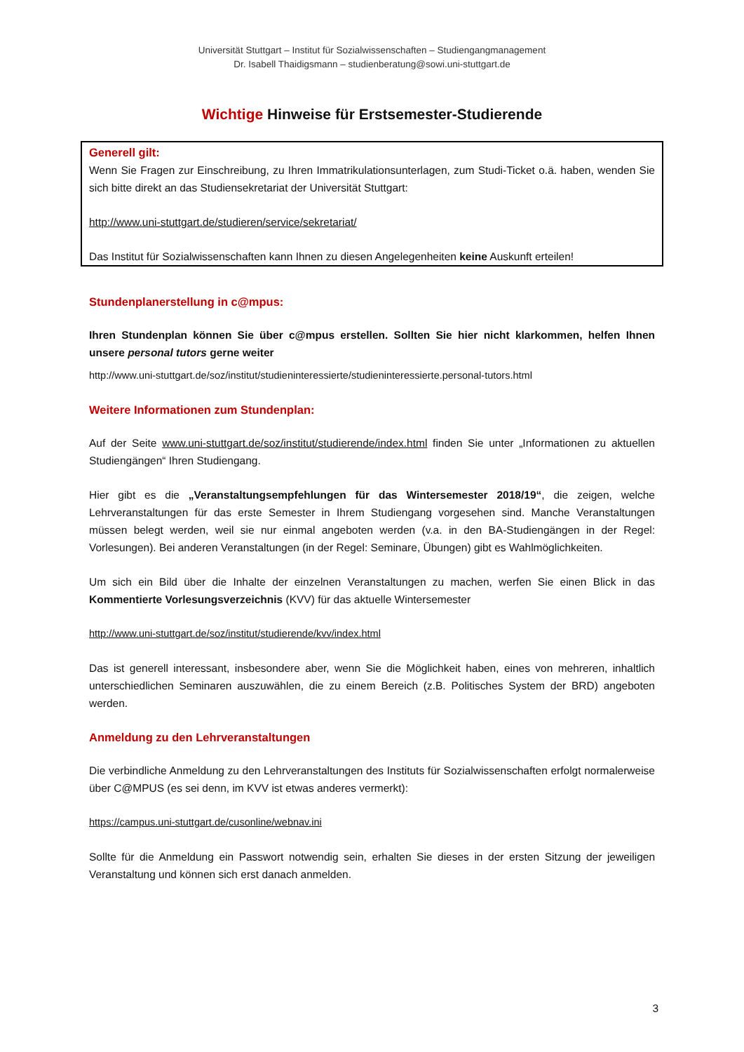Universität Stuttgart – Institut für Sozialwissenschaften – Studiengangmanagement
Dr. Isabell Thaidigsmann – studienberatung@sowi.uni-stuttgart.de
Wichtige Hinweise für Erstsemester-Studierende
Generell gilt:
Wenn Sie Fragen zur Einschreibung, zu Ihren Immatrikulationsunterlagen, zum Studi-Ticket o.ä. haben, wenden Sie sich bitte direkt an das Studiensekretariat der Universität Stuttgart:
http://www.uni-stuttgart.de/studieren/service/sekretariat/
Das Institut für Sozialwissenschaften kann Ihnen zu diesen Angelegenheiten keine Auskunft erteilen!
Stundenplanerstellung in c@mpus:
Ihren Stundenplan können Sie über c@mpus erstellen. Sollten Sie hier nicht klarkommen, helfen Ihnen unsere personal tutors gerne weiter
http://www.uni-stuttgart.de/soz/institut/studieninteressierte/studieninteressierte.personal-tutors.html
Weitere Informationen zum Stundenplan:
Auf der Seite www.uni-stuttgart.de/soz/institut/studierende/index.html finden Sie unter „Informationen zu aktuellen Studiengängen“ Ihren Studiengang.
Hier gibt es die „Veranstaltungsempfehlungen für das Wintersemester 2018/19“, die zeigen, welche Lehrveranstaltungen für das erste Semester in Ihrem Studiengang vorgesehen sind. Manche Veranstaltungen müssen belegt werden, weil sie nur einmal angeboten werden (v.a. in den BA-Studiengängen in der Regel: Vorlesungen). Bei anderen Veranstaltungen (in der Regel: Seminare, Übungen) gibt es Wahlmöglichkeiten.
Um sich ein Bild über die Inhalte der einzelnen Veranstaltungen zu machen, werfen Sie einen Blick in das Kommentierte Vorlesungsverzeichnis (KVV) für das aktuelle Wintersemester
http://www.uni-stuttgart.de/soz/institut/studierende/kvv/index.html
Das ist generell interessant, insbesondere aber, wenn Sie die Möglichkeit haben, eines von mehreren, inhaltlich unterschiedlichen Seminaren auszuwählen, die zu einem Bereich (z.B. Politisches System der BRD) angeboten werden.
Anmeldung zu den Lehrveranstaltungen
Die verbindliche Anmeldung zu den Lehrveranstaltungen des Instituts für Sozialwissenschaften erfolgt normalerweise über C@MPUS (es sei denn, im KVV ist etwas anderes vermerkt):
https://campus.uni-stuttgart.de/cusonline/webnav.ini
Sollte für die Anmeldung ein Passwort notwendig sein, erhalten Sie dieses in der ersten Sitzung der jeweiligen Veranstaltung und können sich erst danach anmelden.
3